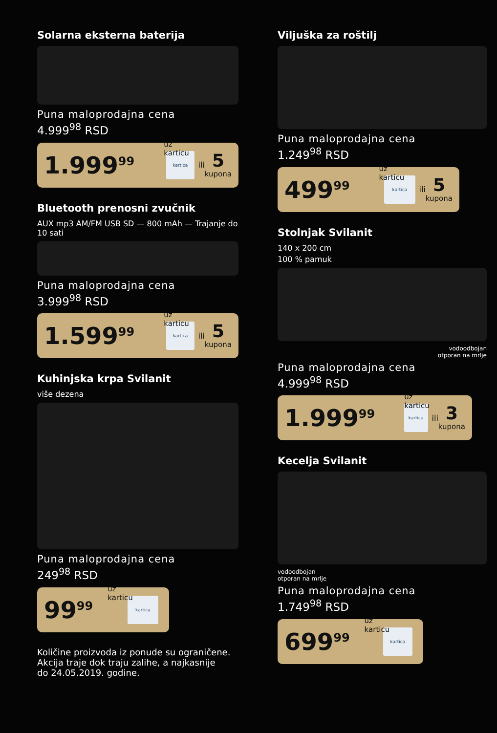Solarna eksterna baterija
Puna maloprodajna cena
4.999<sup>98</sup> RSD
1.999<sup>99</sup> uz karticu kartica ili 5
kupona
Bluetooth prenosni zvučnik
AUX mp3 AM/FM USB SD — 800 mAh — Trajanje do 10 sati
Puna maloprodajna cena
3.999<sup>98</sup> RSD
1.599<sup>99</sup> uz karticu kartica ili 5
kupona
Kuhinjska krpa Svilanit
više dezena
Puna maloprodajna cena
249<sup>98</sup> RSD
99<sup>99</sup> uz karticu kartica
Količine proizvoda iz ponude su ograničene.
Akcija traje dok traju zalihe, a najkasnije
do 24.05.2019. godine.
Viljuška za roštilj
Puna maloprodajna cena
1.249<sup>98</sup> RSD
499<sup>99</sup> uz karticu kartica ili 5
kupona
Stolnjak Svilanit
140 x 200 cm
100 % pamuk
vodoodbojan
otporan na mrlje
Puna maloprodajna cena
4.999<sup>98</sup> RSD
1.999<sup>99</sup> uz karticu kartica ili 3
kupona
Kecelja Svilanit
vodoodbojan
otporan na mrlje
Puna maloprodajna cena
1.749<sup>98</sup> RSD
699<sup>99</sup> uz karticu kartica